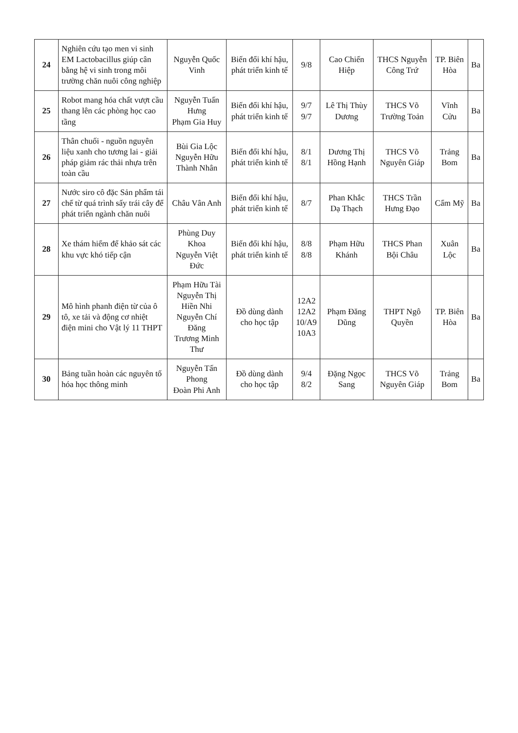| 24 | Nghiên cứu tạo men vi sinh EM Lactobacillus giúp cân bằng hệ vi sinh trong môi trường chăn nuôi công nghiệp | Nguyễn Quốc Vinh | Biến đổi khí hậu, phát triển kinh tế | 9/8 | Cao Chiến Hiệp | THCS Nguyễn Công Trứ | TP. Biên Hòa | Ba |
| 25 | Robot mang hóa chất vượt cầu thang lên các phòng học cao tầng | Nguyễn Tuấn Hưng Phạm Gia Huy | Biến đổi khí hậu, phát triển kinh tế | 9/7 9/7 | Lê Thị Thùy Dương | THCS Võ Trường Toản | Vĩnh Cửu | Ba |
| 26 | Thân chuối - nguồn nguyên liệu xanh cho tương lai - giải pháp giảm rác thải nhựa trên toàn cầu | Bùi Gia Lộc Nguyễn Hữu Thành Nhân | Biến đổi khí hậu, phát triển kinh tế | 8/1 8/1 | Dương Thị Hồng Hạnh | THCS Võ Nguyên Giáp | Trảng Bom | Ba |
| 27 | Nước siro cô đặc Sản phẩm tái chế từ quá trình sấy trái cây để phát triển ngành chăn nuôi | Châu Vân Anh | Biến đổi khí hậu, phát triển kinh tế | 8/7 | Phan Khắc Dạ Thạch | THCS Trần Hưng Đạo | Cẩm Mỹ | Ba |
| 28 | Xe thám hiểm để khảo sát các khu vực khó tiếp cận | Phùng Duy Khoa Nguyễn Việt Đức | Biến đổi khí hậu, phát triển kinh tế | 8/8 8/8 | Phạm Hữu Khánh | THCS Phan Bội Châu | Xuân Lộc | Ba |
| 29 | Mô hình phanh điện từ của ô tô, xe tải và động cơ nhiệt điện mini cho Vật lý 11 THPT | Phạm Hữu Tài Nguyễn Thị Hiền Nhi Nguyễn Chí Đăng Trương Minh Thư | Đồ dùng dành cho học tập | 12A2 12A2 10/A9 10A3 | Phạm Đăng Dũng | THPT Ngô Quyền | TP. Biên Hòa | Ba |
| 30 | Bảng tuần hoàn các nguyên tố hóa học thông minh | Nguyễn Tấn Phong Đoàn Phi Anh | Đồ dùng dành cho học tập | 9/4 8/2 | Đặng Ngọc Sang | THCS Võ Nguyên Giáp | Trảng Bom | Ba |